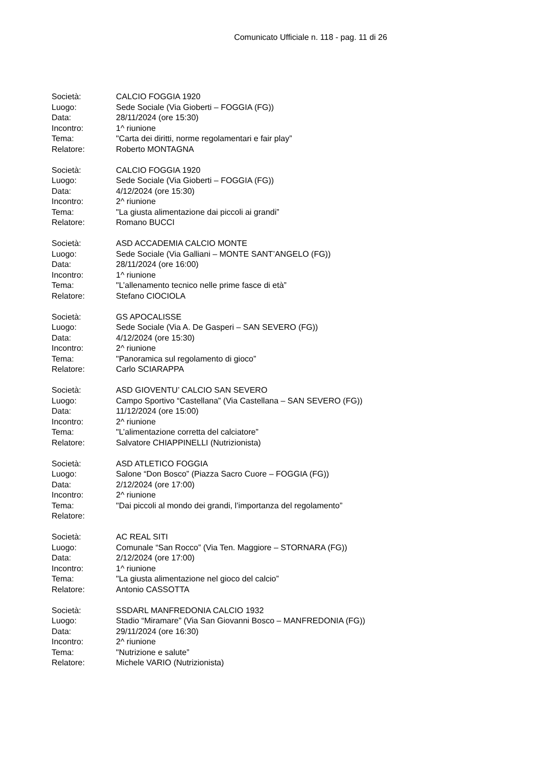Comunicato Ufficiale n. 118 - pag. 11 di 26
Società: CALCIO FOGGIA 1920
Luogo: Sede Sociale (Via Gioberti – FOGGIA (FG))
Data: 28/11/2024 (ore 15:30)
Incontro: 1^ riunione
Tema: "Carta dei diritti, norme regolamentari e fair play”
Relatore: Roberto MONTAGNA
Società: CALCIO FOGGIA 1920
Luogo: Sede Sociale (Via Gioberti – FOGGIA (FG))
Data: 4/12/2024 (ore 15:30)
Incontro: 2^ riunione
Tema: "La giusta alimentazione dai piccoli ai grandi”
Relatore: Romano BUCCI
Società: ASD ACCADEMIA CALCIO MONTE
Luogo: Sede Sociale (Via Galliani – MONTE SANT’ANGELO (FG))
Data: 28/11/2024 (ore 16:00)
Incontro: 1^ riunione
Tema: "L’allenamento tecnico nelle prime fasce di età”
Relatore: Stefano CIOCIOLA
Società: GS APOCALISSE
Luogo: Sede Sociale (Via A. De Gasperi – SAN SEVERO (FG))
Data: 4/12/2024 (ore 15:30)
Incontro: 2^ riunione
Tema: "Panoramica sul regolamento di gioco”
Relatore: Carlo SCIARAPPA
Società: ASD GIOVENTU’ CALCIO SAN SEVERO
Luogo: Campo Sportivo “Castellana” (Via Castellana – SAN SEVERO (FG))
Data: 11/12/2024 (ore 15:00)
Incontro: 2^ riunione
Tema: "L’alimentazione corretta del calciatore”
Relatore: Salvatore CHIAPPINELLI (Nutrizionista)
Società: ASD ATLETICO FOGGIA
Luogo: Salone “Don Bosco” (Piazza Sacro Cuore – FOGGIA (FG))
Data: 2/12/2024 (ore 17:00)
Incontro: 2^ riunione
Tema: "Dai piccoli al mondo dei grandi, l’importanza del regolamento”
Relatore:
Società: AC REAL SITI
Luogo: Comunale “San Rocco” (Via Ten. Maggiore – STORNARA (FG))
Data: 2/12/2024 (ore 17:00)
Incontro: 1^ riunione
Tema: "La giusta alimentazione nel gioco del calcio”
Relatore: Antonio CASSOTTA
Società: SSDARL MANFREDONIA CALCIO 1932
Luogo: Stadio “Miramare” (Via San Giovanni Bosco – MANFREDONIA (FG))
Data: 29/11/2024 (ore 16:30)
Incontro: 2^ riunione
Tema: "Nutrizione e salute”
Relatore: Michele VARIO (Nutrizionista)